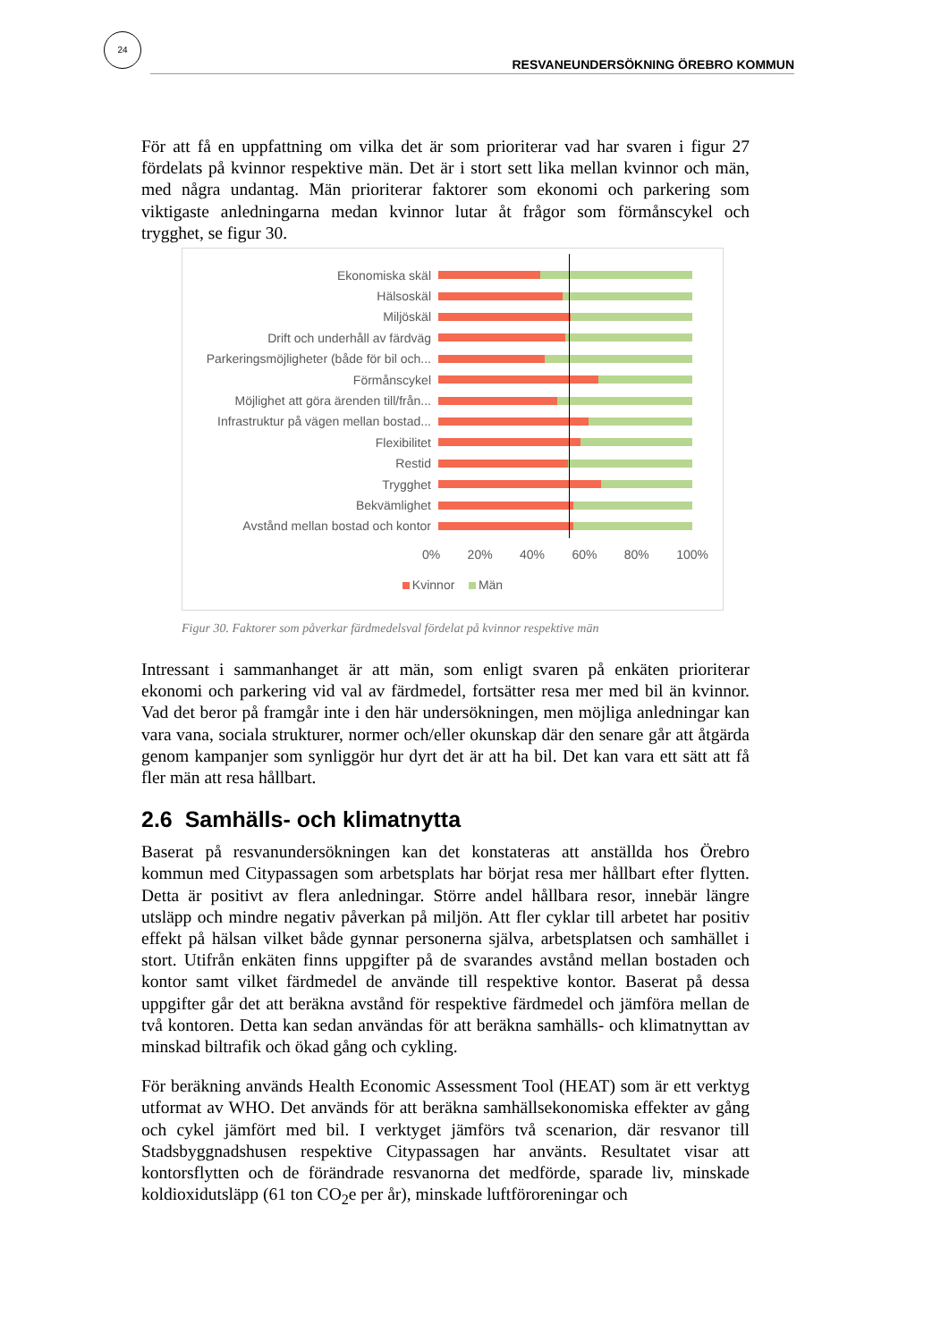24
RESVANEUNDERSÖKNING ÖREBRO KOMMUN
För att få en uppfattning om vilka det är som prioriterar vad har svaren i figur 27 fördelats på kvinnor respektive män. Det är i stort sett lika mellan kvinnor och män, med några undantag. Män prioriterar faktorer som ekonomi och parkering som viktigaste anledningarna medan kvinnor lutar åt frågor som förmånscykel och trygghet, se figur 30.
Ekonomiska skäl
Hälsoskäl
Miljöskäl
Drift och underhåll av färdväg
Parkeringsmöjligheter (både för bil och...
Förmånscykel
Möjlighet att göra ärenden till/från...
Infrastruktur på vägen mellan bostad...
Flexibilitet
Restid
Trygghet
Bekvämlighet
Avstånd mellan bostad och kontor
0% 20% 40% 60% 80% 100%
Kvinnor Män
Figur 30. Faktorer som påverkar färdmedelsval fördelat på kvinnor respektive män
Intressant i sammanhanget är att män, som enligt svaren på enkäten prioriterar ekonomi och parkering vid val av färdmedel, fortsätter resa mer med bil än kvinnor. Vad det beror på framgår inte i den här undersökningen, men möjliga anledningar kan vara vana, sociala strukturer, normer och/eller okunskap där den senare går att åtgärda genom kampanjer som synliggör hur dyrt det är att ha bil. Det kan vara ett sätt att få fler män att resa hållbart.
2.6 Samhälls- och klimatnytta
Baserat på resvanundersökningen kan det konstateras att anställda hos Örebro kommun med Citypassagen som arbetsplats har börjat resa mer hållbart efter flytten. Detta är positivt av flera anledningar. Större andel hållbara resor, innebär längre utsläpp och mindre negativ påverkan på miljön. Att fler cyklar till arbetet har positiv effekt på hälsan vilket både gynnar personerna själva, arbetsplatsen och samhället i stort. Utifrån enkäten finns uppgifter på de svarandes avstånd mellan bostaden och kontor samt vilket färdmedel de använde till respektive kontor. Baserat på dessa uppgifter går det att beräkna avstånd för respektive färdmedel och jämföra mellan de två kontoren. Detta kan sedan användas för att beräkna samhälls- och klimatnyttan av minskad biltrafik och ökad gång och cykling.
För beräkning används Health Economic Assessment Tool (HEAT) som är ett verktyg utformat av WHO. Det används för att beräkna samhällsekonomiska effekter av gång och cykel jämfört med bil. I verktyget jämförs två scenarion, där resvanor till Stadsbyggnadshusen respektive Citypassagen har använts. Resultatet visar att kontorsflytten och de förändrade resvanorna det medförde, sparade liv, minskade koldioxidutsläpp (61 ton CO<sub>2</sub>e per år), minskade luftföroreningar och